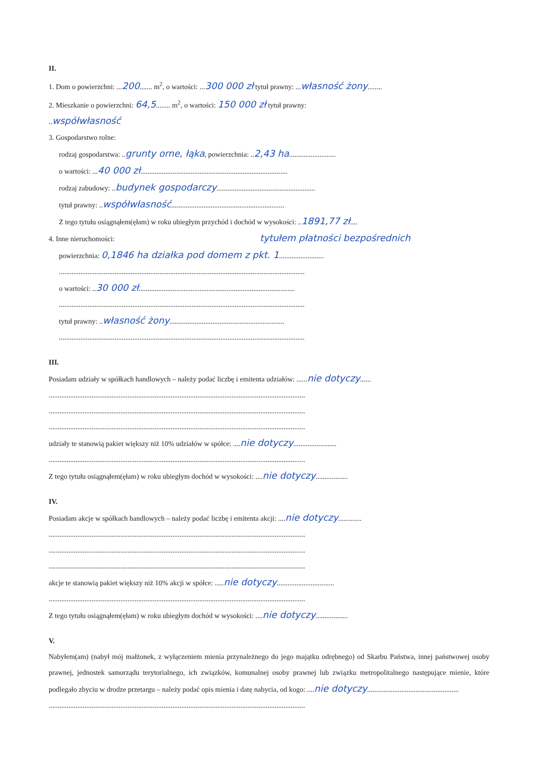II.
1. Dom o powierzchni: ...200....... m<sup>2</sup>, o wartości: ...300 000 zł tytuł prawny: ...własność żony........
2. Mieszkanie o powierzchni: 64,5........ m<sup>2</sup>, o wartości: 150 000 zł tytuł prawny:
..współwłasność
3. Gospodarstwo rolne:
rodzaj gospodarstwa: ..grunty orne, łąka, powierzchnia: ..2,43 ha..........................
o wartości: ...40 000 zł..................................................................................
rodzaj zabudowy: ..budynek gospodarczy.......................................................
tytuł prawny: ..współwłasność...............................................................
Z tego tytułu osiągnąłem(ęłam) w roku ubiegłym przychód i dochód w wysokości: ..1891,77 zł....
4. Inne nieruchomości: tytułem płatności bezpośrednich
powierzchnia: 0,1846 ha działka pod domem z pkt. 1.........................
.........................................................................................................................................
o wartości: ..30 000 zł.......................................................................................
.........................................................................................................................................
tytuł prawny: ..własność żony................................................................
.........................................................................................................................................
III.
Posiadam udziały w spółkach handlowych – należy podać liczbę i emitenta udziałów: ......nie dotyczy......
...............................................................................................................................................
...............................................................................................................................................
...............................................................................................................................................
udziały te stanowią pakiet większy niż 10% udziałów w spółce: ....nie dotyczy........................
...............................................................................................................................................
Z tego tytułu osiągnąłem(ęłam) w roku ubiegłym dochód w wysokości: ....nie dotyczy..................
IV.
Posiadam akcje w spółkach handlowych – należy podać liczbę i emitenta akcji: ....nie dotyczy.............
...............................................................................................................................................
...............................................................................................................................................
...............................................................................................................................................
akcje te stanowią pakiet większy niż 10% akcji w spółce: .....nie dotyczy................................
...............................................................................................................................................
Z tego tytułu osiągnąłem(ęłam) w roku ubiegłym dochód w wysokości: ....nie dotyczy..................
V.
Nabyłem(am) (nabył mój małżonek, z wyłączeniem mienia przynależnego do jego majątku odrębnego) od Skarbu Państwa, innej państwowej osoby prawnej, jednostek samorządu terytorialnego, ich związków, komunalnej osoby prawnej lub związku metropolitalnego następujące mienie, które podlegało zbyciu w drodze przetargu – należy podać opis mienia i datę nabycia, od kogo: ....nie dotyczy...................................................
...............................................................................................................................................